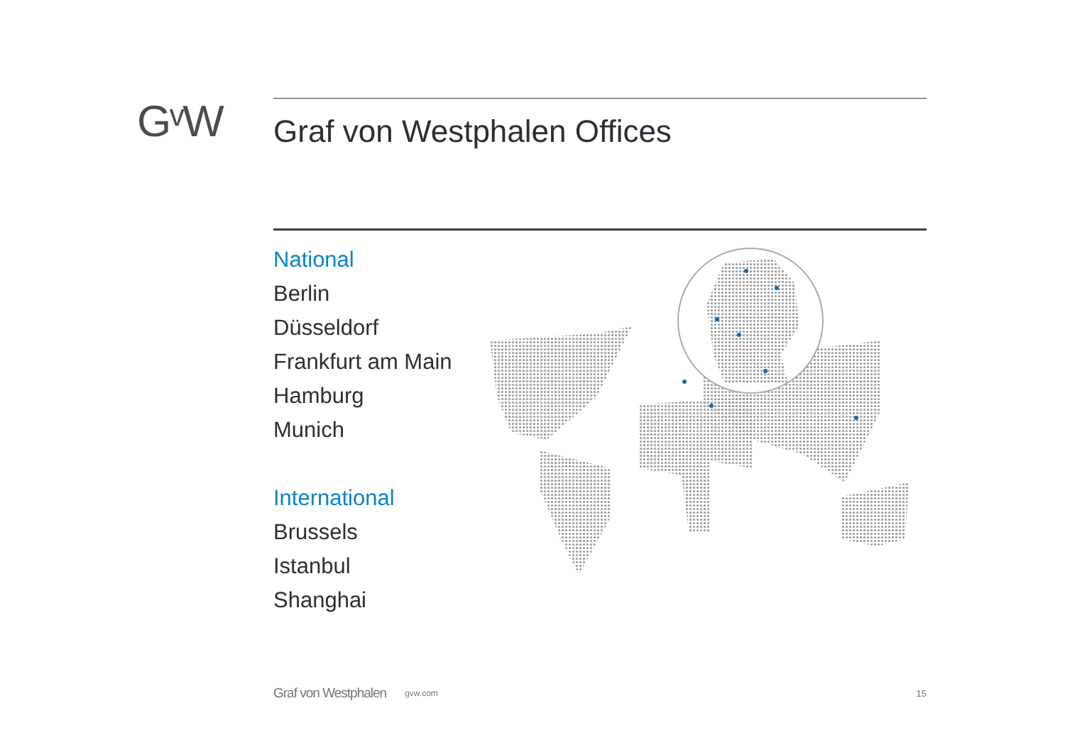GᵛW Graf von Westphalen Offices
National
Berlin
Düsseldorf
Frankfurt am Main
Hamburg
Munich
International
Brussels
Istanbul
Shanghai
Graf von Westphalen gvw.com 15